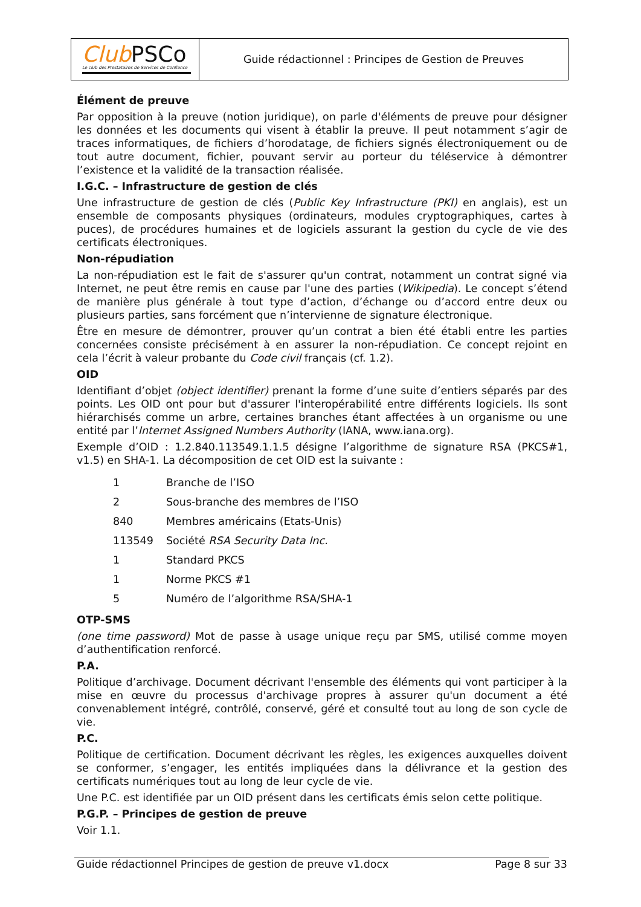Club PSCo
Le club des Prestataires de Services de Confiance
Guide rédactionnel : Principes de Gestion de Preuves
Élément de preuve
Par opposition à la preuve (notion juridique), on parle d'éléments de preuve pour désigner les données et les documents qui visent à établir la preuve. Il peut notamment s’agir de traces informatiques, de fichiers d’horodatage, de fichiers signés électroniquement ou de tout autre document, fichier, pouvant servir au porteur du téléservice à démontrer l’existence et la validité de la transaction réalisée.
I.G.C. – Infrastructure de gestion de clés
Une infrastructure de gestion de clés (Public Key Infrastructure (PKI) en anglais), est un ensemble de composants physiques (ordinateurs, modules cryptographiques, cartes à puces), de procédures humaines et de logiciels assurant la gestion du cycle de vie des certificats électroniques.
Non-répudiation
La non-répudiation est le fait de s'assurer qu'un contrat, notamment un contrat signé via Internet, ne peut être remis en cause par l'une des parties (Wikipedia). Le concept s’étend de manière plus générale à tout type d’action, d’échange ou d’accord entre deux ou plusieurs parties, sans forcément que n’intervienne de signature électronique.
Être en mesure de démontrer, prouver qu’un contrat a bien été établi entre les parties concernées consiste précisément à en assurer la non-répudiation. Ce concept rejoint en cela l’écrit à valeur probante du Code civil français (cf. 1.2).
OID
Identifiant d’objet (object identifier) prenant la forme d’une suite d’entiers séparés par des points. Les OID ont pour but d'assurer l'interopérabilité entre différents logiciels. Ils sont hiérarchisés comme un arbre, certaines branches étant affectées à un organisme ou une entité par l’Internet Assigned Numbers Authority (IANA, www.iana.org).
Exemple d’OID : 1.2.840.113549.1.1.5 désigne l’algorithme de signature RSA (PKCS#1, v1.5) en SHA-1. La décomposition de cet OID est la suivante :
| 1 | Branche de l’ISO |
| 2 | Sous-branche des membres de l’ISO |
| 840 | Membres américains (Etats-Unis) |
| 113549 | Société RSA Security Data Inc. |
| 1 | Standard PKCS |
| 1 | Norme PKCS #1 |
| 5 | Numéro de l’algorithme RSA/SHA-1 |
OTP-SMS
(one time password) Mot de passe à usage unique reçu par SMS, utilisé comme moyen d’authentification renforcé.
P.A.
Politique d’archivage. Document décrivant l'ensemble des éléments qui vont participer à la mise en œuvre du processus d'archivage propres à assurer qu'un document a été convenablement intégré, contrôlé, conservé, géré et consulté tout au long de son cycle de vie.
P.C.
Politique de certification. Document décrivant les règles, les exigences auxquelles doivent se conformer, s’engager, les entités impliquées dans la délivrance et la gestion des certificats numériques tout au long de leur cycle de vie.
Une P.C. est identifiée par un OID présent dans les certificats émis selon cette politique.
P.G.P. – Principes de gestion de preuve
Voir 1.1.
Guide rédactionnel Principes de gestion de preuve v1.docx Page 8 sur 33